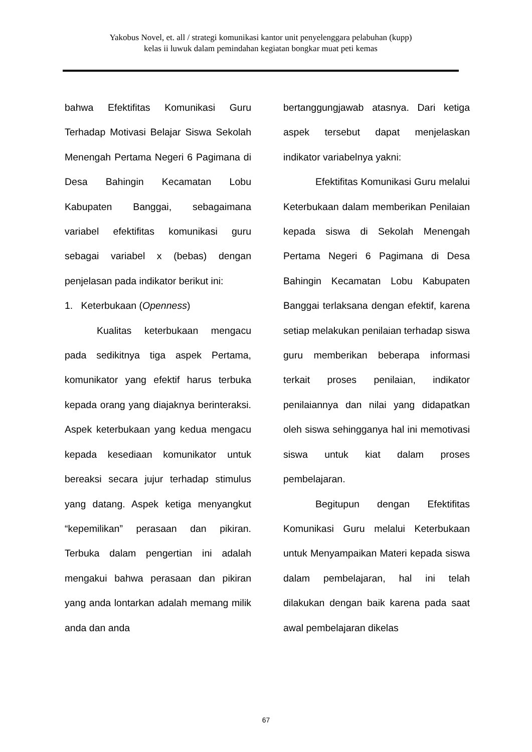Yakobus Novel, et. all / strategi komunikasi kantor unit penyelenggara pelabuhan (kupp)
kelas ii luwuk dalam pemindahan kegiatan bongkar muat peti kemas
bahwa Efektifitas Komunikasi Guru Terhadap Motivasi Belajar Siswa Sekolah Menengah Pertama Negeri 6 Pagimana di Desa Bahingin Kecamatan Lobu Kabupaten Banggai, sebagaimana variabel efektifitas komunikasi guru sebagai variabel x (bebas) dengan penjelasan pada indikator berikut ini:
1. Keterbukaan (Openness)
Kualitas keterbukaan mengacu pada sedikitnya tiga aspek Pertama, komunikator yang efektif harus terbuka kepada orang yang diajaknya berinteraksi. Aspek keterbukaan yang kedua mengacu kepada kesediaan komunikator untuk bereaksi secara jujur terhadap stimulus yang datang. Aspek ketiga menyangkut “kepemilikan” perasaan dan pikiran. Terbuka dalam pengertian ini adalah mengakui bahwa perasaan dan pikiran yang anda lontarkan adalah memang milik anda dan anda
bertanggungjawab atasnya. Dari ketiga aspek tersebut dapat menjelaskan indikator variabelnya yakni:
Efektifitas Komunikasi Guru melalui Keterbukaan dalam memberikan Penilaian kepada siswa di Sekolah Menengah Pertama Negeri 6 Pagimana di Desa Bahingin Kecamatan Lobu Kabupaten Banggai terlaksana dengan efektif, karena setiap melakukan penilaian terhadap siswa guru memberikan beberapa informasi terkait proses penilaian, indikator penilaiannya dan nilai yang didapatkan oleh siswa sehingganya hal ini memotivasi siswa untuk kiat dalam proses pembelajaran.
Begitupun dengan Efektifitas Komunikasi Guru melalui Keterbukaan untuk Menyampaikan Materi kepada siswa dalam pembelajaran, hal ini telah dilakukan dengan baik karena pada saat awal pembelajaran dikelas
67